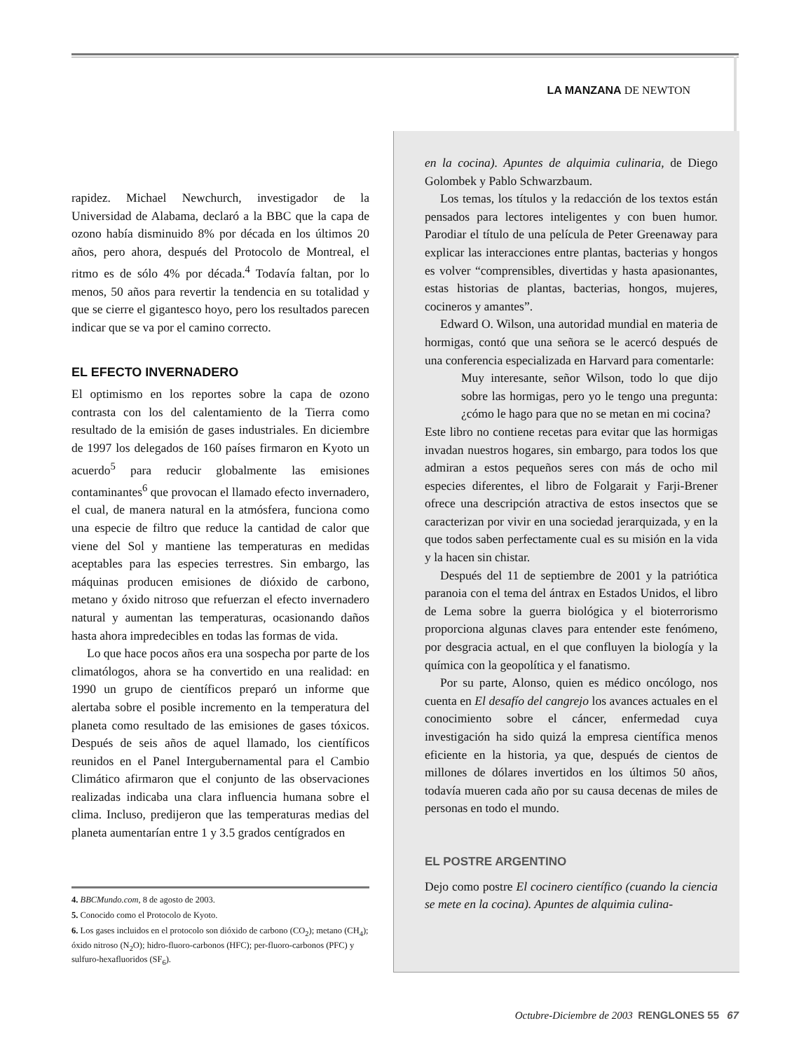LA MANZANA DE NEWTON
rapidez. Michael Newchurch, investigador de la Universidad de Alabama, declaró a la BBC que la capa de ozono había disminuido 8% por década en los últimos 20 años, pero ahora, después del Protocolo de Montreal, el ritmo es de sólo 4% por década.<sup>4</sup> Todavía faltan, por lo menos, 50 años para revertir la tendencia en su totalidad y que se cierre el gigantesco hoyo, pero los resultados parecen indicar que se va por el camino correcto.
EL EFECTO INVERNADERO
El optimismo en los reportes sobre la capa de ozono contrasta con los del calentamiento de la Tierra como resultado de la emisión de gases industriales. En diciembre de 1997 los delegados de 160 países firmaron en Kyoto un acuerdo<sup>5</sup> para reducir globalmente las emisiones contaminantes<sup>6</sup> que provocan el llamado efecto invernadero, el cual, de manera natural en la atmósfera, funciona como una especie de filtro que reduce la cantidad de calor que viene del Sol y mantiene las temperaturas en medidas aceptables para las especies terrestres. Sin embargo, las máquinas producen emisiones de dióxido de carbono, metano y óxido nitroso que refuerzan el efecto invernadero natural y aumentan las temperaturas, ocasionando daños hasta ahora impredecibles en todas las formas de vida.
Lo que hace pocos años era una sospecha por parte de los climatólogos, ahora se ha convertido en una realidad: en 1990 un grupo de científicos preparó un informe que alertaba sobre el posible incremento en la temperatura del planeta como resultado de las emisiones de gases tóxicos. Después de seis años de aquel llamado, los científicos reunidos en el Panel Intergubernamental para el Cambio Climático afirmaron que el conjunto de las observaciones realizadas indicaba una clara influencia humana sobre el clima. Incluso, predijeron que las temperaturas medias del planeta aumentarían entre 1 y 3.5 grados centígrados en
4. BBCMundo.com, 8 de agosto de 2003.
5. Conocido como el Protocolo de Kyoto.
6. Los gases incluidos en el protocolo son dióxido de carbono (CO<sub>2</sub>); metano (CH<sub>4</sub>); óxido nitroso (N<sub>2</sub>O); hidro-fluoro-carbonos (HFC); per-fluoro-carbonos (PFC) y sulfuro-hexafluoridos (SF<sub>6</sub>).
en la cocina). Apuntes de alquimia culinaria, de Diego Golombek y Pablo Schwarzbaum.
Los temas, los títulos y la redacción de los textos están pensados para lectores inteligentes y con buen humor. Parodiar el título de una película de Peter Greenaway para explicar las interacciones entre plantas, bacterias y hongos es volver “comprensibles, divertidas y hasta apasionantes, estas historias de plantas, bacterias, hongos, mujeres, cocineros y amantes”.
Edward O. Wilson, una autoridad mundial en materia de hormigas, contó que una señora se le acercó después de una conferencia especializada en Harvard para comentarle:
Muy interesante, señor Wilson, todo lo que dijo sobre las hormigas, pero yo le tengo una pregunta: ¿cómo le hago para que no se metan en mi cocina?
Este libro no contiene recetas para evitar que las hormigas invadan nuestros hogares, sin embargo, para todos los que admiran a estos pequeños seres con más de ocho mil especies diferentes, el libro de Folgarait y Farji-Brener ofrece una descripción atractiva de estos insectos que se caracterizan por vivir en una sociedad jerarquizada, y en la que todos saben perfectamente cual es su misión en la vida y la hacen sin chistar.
Después del 11 de septiembre de 2001 y la patriótica paranoia con el tema del ántrax en Estados Unidos, el libro de Lema sobre la guerra biológica y el bioterrorismo proporciona algunas claves para entender este fenómeno, por desgracia actual, en el que confluyen la biología y la química con la geopolítica y el fanatismo.
Por su parte, Alonso, quien es médico oncólogo, nos cuenta en El desafío del cangrejo los avances actuales en el conocimiento sobre el cáncer, enfermedad cuya investigación ha sido quizá la empresa científica menos eficiente en la historia, ya que, después de cientos de millones de dólares invertidos en los últimos 50 años, todavía mueren cada año por su causa decenas de miles de personas en todo el mundo.
EL POSTRE ARGENTINO
Dejo como postre El cocinero científico (cuando la ciencia se mete en la cocina). Apuntes de alquimia culina-
Octubre-Diciembre de 2003 RENGLONES 55 67